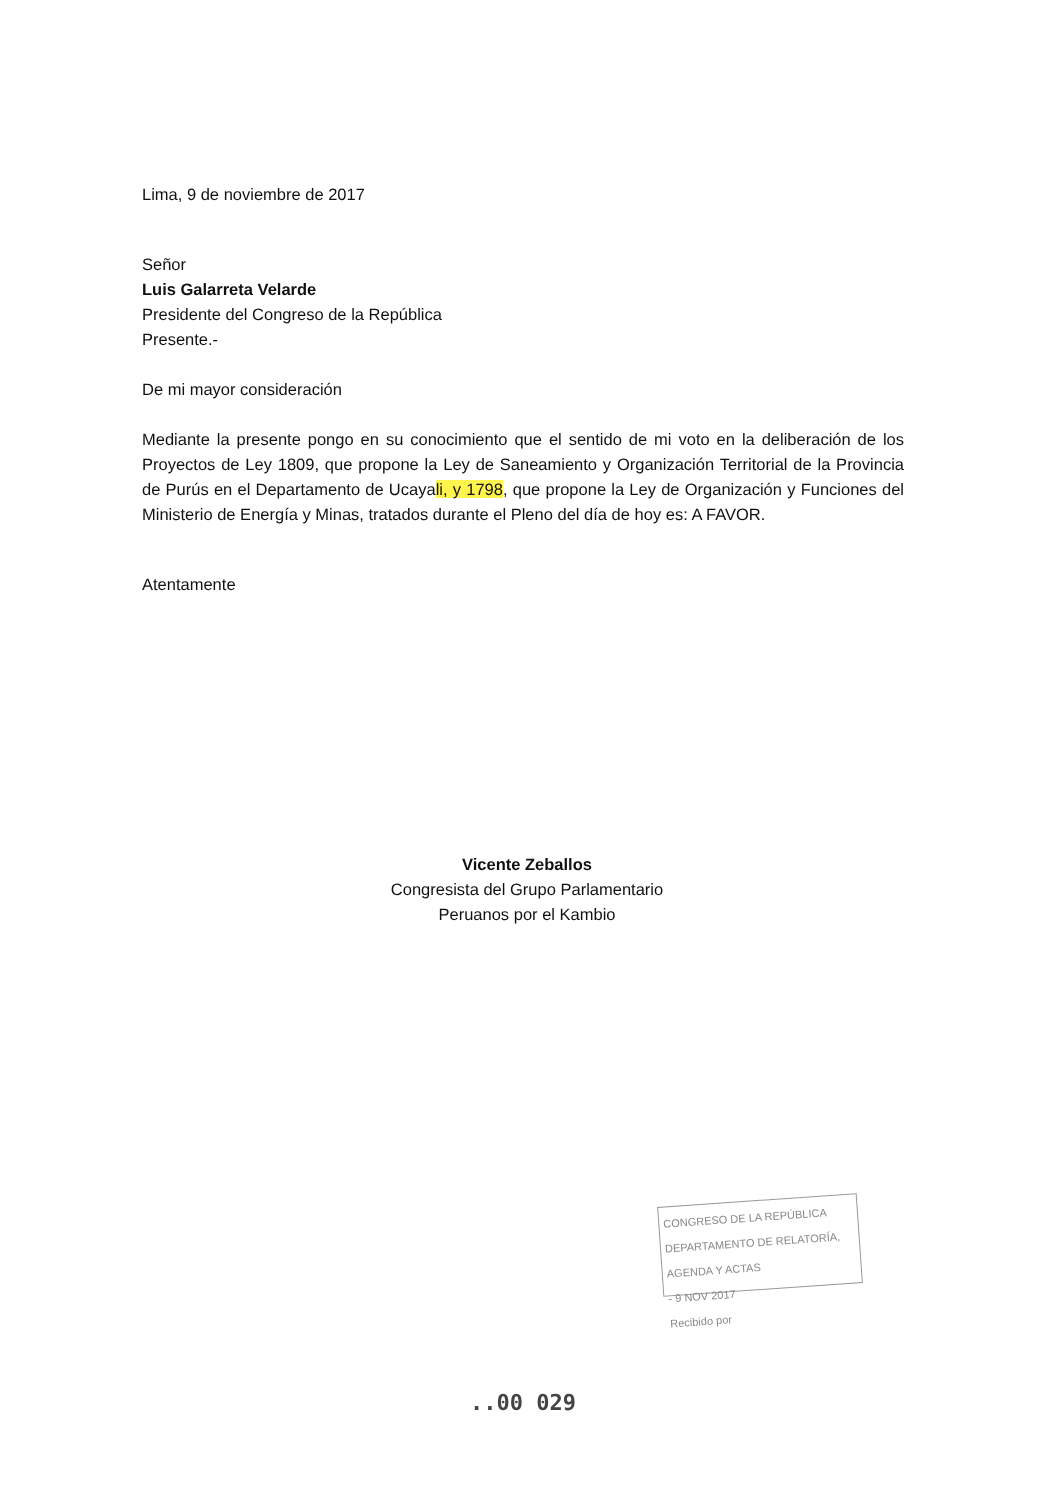Lima, 9 de noviembre de 2017
Señor
Luis Galarreta Velarde
Presidente del Congreso de la República
Presente.-
De mi mayor consideración
Mediante la presente pongo en su conocimiento que el sentido de mi voto en la deliberación de los Proyectos de Ley 1809, que propone la Ley de Saneamiento y Organización Territorial de la Provincia de Purús en el Departamento de Ucayali, y 1798, que propone la Ley de Organización y Funciones del Ministerio de Energía y Minas, tratados durante el Pleno del día de hoy es: A FAVOR.
Atentamente
Vicente Zeballos
Congresista del Grupo Parlamentario
Peruanos por el Kambio
CONGRESO DE LA REPÚBLICA
DEPARTAMENTO DE RELATORÍA, AGENDA Y ACTAS
- 9 NOV 2017
Recibido por
..00 029